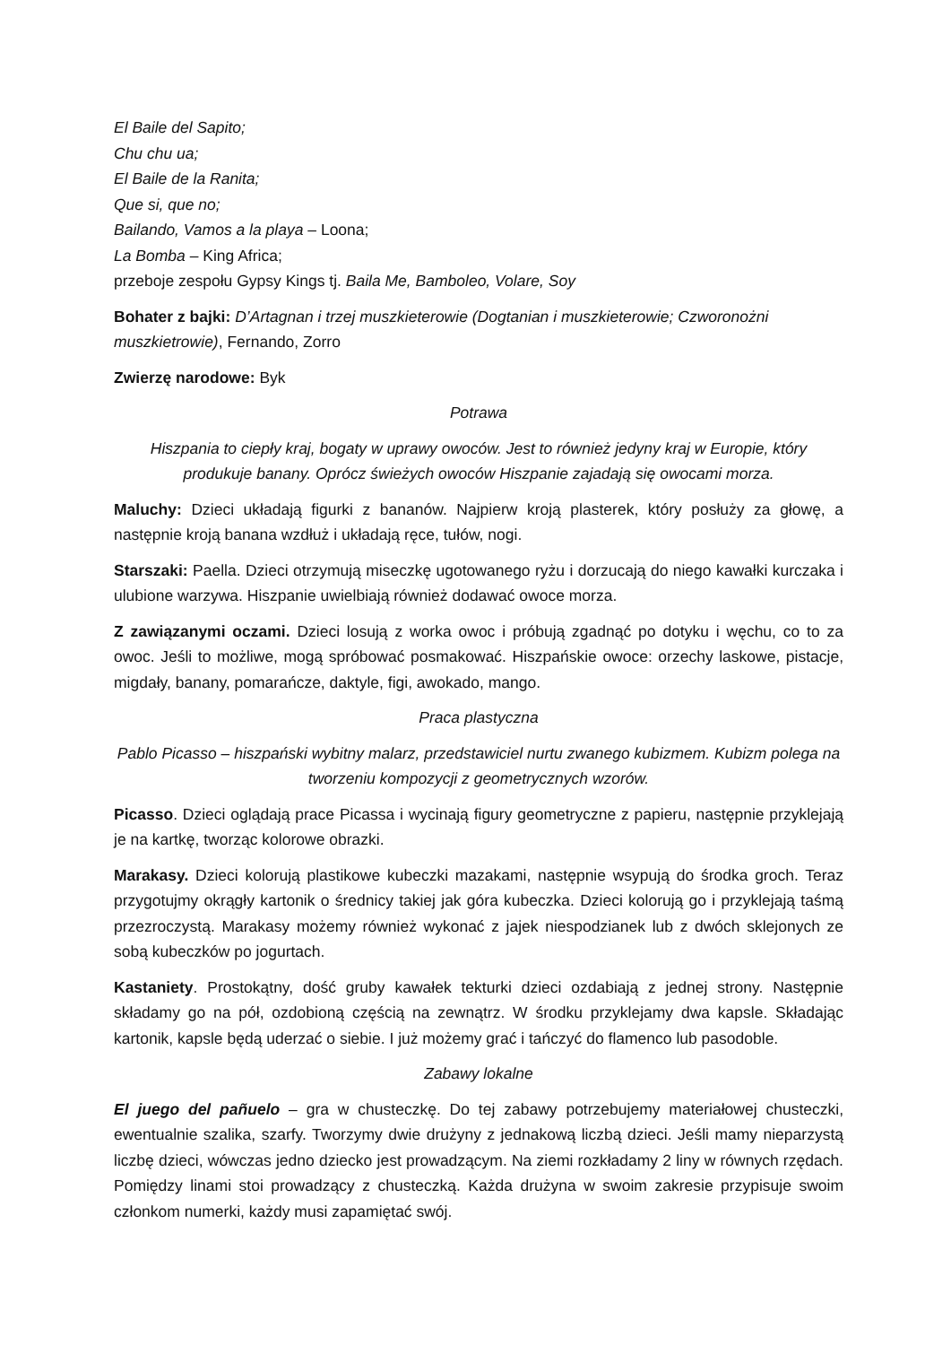El Baile del Sapito;
Chu chu ua;
El Baile de la Ranita;
Que si, que no;
Bailando, Vamos a la playa – Loona;
La Bomba – King Africa;
przeboje zespołu Gypsy Kings tj. Baila Me, Bamboleo, Volare, Soy
Bohater z bajki: D’Artagnan i trzej muszkieterowie (Dogtanian i muszkieterowie; Czworonożni muszkietrowie), Fernando, Zorro
Zwierzę narodowe: Byk
Potrawa
Hiszpania to ciepły kraj, bogaty w uprawy owoców. Jest to również jedyny kraj w Europie, który produkuje banany. Oprócz świeżych owoców Hiszpanie zajadają się owocami morza.
Maluchy: Dzieci układają figurki z bananów. Najpierw kroją plasterek, który posłuży za głowę, a następnie kroją banana wzdłuż i układają ręce, tułów, nogi.
Starszaki: Paella. Dzieci otrzymują miseczkę ugotowanego ryżu i dorzucają do niego kawałki kurczaka i ulubione warzywa. Hiszpanie uwielbiają również dodawać owoce morza.
Z zawiązanymi oczami. Dzieci losują z worka owoc i próbują zgadnąć po dotyku i węchu, co to za owoc. Jeśli to możliwe, mogą spróbować posmakować. Hiszpańskie owoce: orzechy laskowe, pistacje, migdały, banany, pomarańcze, daktyle, figi, awokado, mango.
Praca plastyczna
Pablo Picasso – hiszpański wybitny malarz, przedstawiciel nurtu zwanego kubizmem. Kubizm polega na tworzeniu kompozycji z geometrycznych wzorów.
Picasso. Dzieci oglądają prace Picassa i wycinają figury geometryczne z papieru, następnie przyklejają je na kartkę, tworząc kolorowe obrazki.
Marakasy. Dzieci kolorują plastikowe kubeczki mazakami, następnie wsypują do środka groch. Teraz przygotujmy okrągły kartonik o średnicy takiej jak góra kubeczka. Dzieci kolorują go i przyklejają taśmą przezroczystą. Marakasy możemy również wykonać z jajek niespodzianek lub z dwóch sklejonych ze sobą kubeczków po jogurtach.
Kastaniety. Prostokątny, dość gruby kawałek tekturki dzieci ozdabiają z jednej strony. Następnie składamy go na pół, ozdobioną częścią na zewnątrz. W środku przyklejamy dwa kapsle. Składając kartonik, kapsle będą uderzać o siebie. I już możemy grać i tańczyć do flamenco lub pasodoble.
Zabawy lokalne
El juego del pañuelo – gra w chusteczkę. Do tej zabawy potrzebujemy materiałowej chusteczki, ewentualnie szalika, szarfy. Tworzymy dwie drużyny z jednakową liczbą dzieci. Jeśli mamy nieparzystą liczbę dzieci, wówczas jedno dziecko jest prowadzącym. Na ziemi rozkładamy 2 liny w równych rzędach. Pomiędzy linami stoi prowadzący z chusteczką. Każda drużyna w swoim zakresie przypisuje swoim członkom numerki, każdy musi zapamiętać swój.